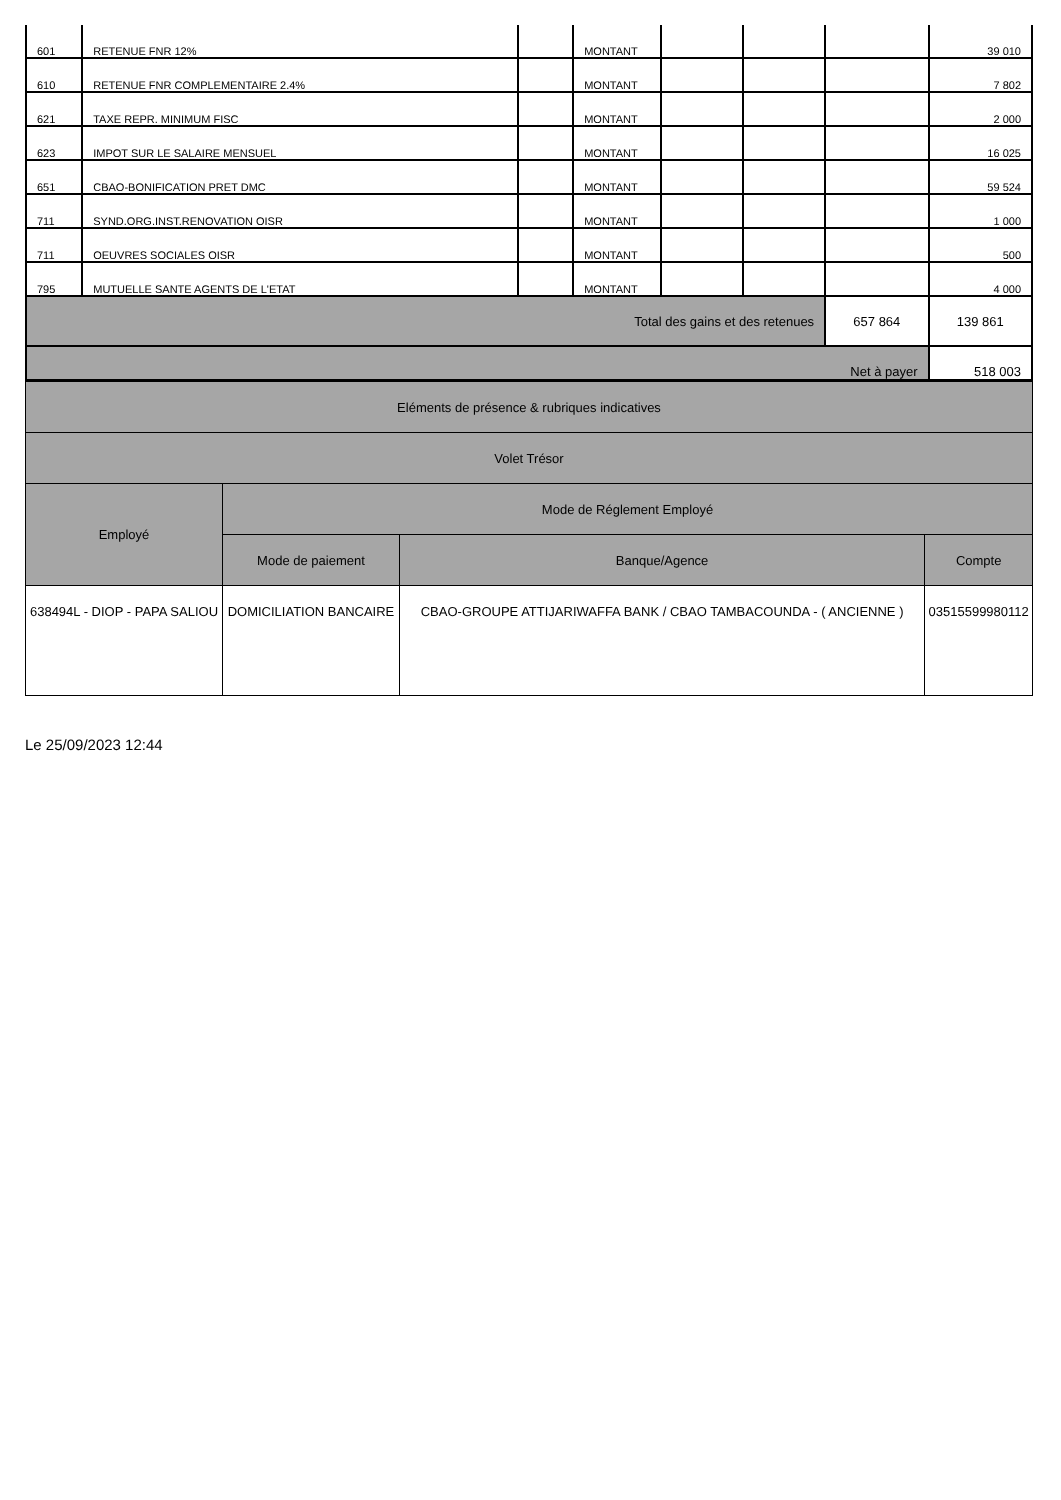| 601 | RETENUE FNR 12% | | MONTANT | | | | 39 010 |
| 610 | RETENUE FNR COMPLEMENTAIRE 2.4% | | MONTANT | | | | 7 802 |
| 621 | TAXE REPR. MINIMUM FISC | | MONTANT | | | | 2 000 |
| 623 | IMPOT SUR LE SALAIRE MENSUEL | | MONTANT | | | | 16 025 |
| 651 | CBAO-BONIFICATION PRET DMC | | MONTANT | | | | 59 524 |
| 711 | SYND.ORG.INST.RENOVATION OISR | | MONTANT | | | | 1 000 |
| 711 | OEUVRES SOCIALES OISR | | MONTANT | | | | 500 |
| 795 | MUTUELLE SANTE AGENTS DE L'ETAT | | MONTANT | | | | 4 000 |
| Total des gains et des retenues | | | | | | 657 864 | 139 861 |
| Net à payer | | | | | | | 518 003 |
| Eléments de présence & rubriques indicatives | | | |
| Volet Trésor | | | |
| Employé | Mode de Réglement Employé | | |
| | Mode de paiement | Banque/Agence | Compte |
| 638494L - DIOP - PAPA SALIOU | DOMICILIATION BANCAIRE | CBAO-GROUPE ATTIJARIWAFFA BANK / CBAO TAMBACOUNDA - ( ANCIENNE ) | 03515599980112 |
Le 25/09/2023 12:44